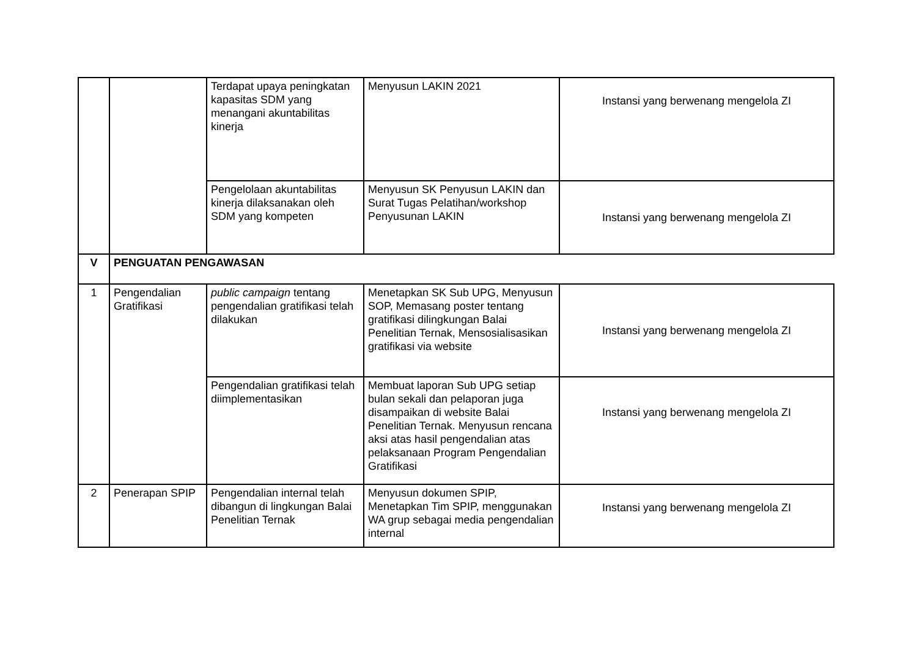| | | Terdapat upaya peningkatan kapasitas SDM yang menangani akuntabilitas kinerja | Menyusun LAKIN 2021 | Instansi yang berwenang mengelola ZI |
| | | Pengelolaan akuntabilitas kinerja dilaksanakan oleh SDM yang kompeten | Menyusun SK Penyusun LAKIN dan Surat Tugas Pelatihan/workshop Penyusunan LAKIN | Instansi yang berwenang mengelola ZI |
| V | PENGUATAN PENGAWASAN | | | |
| 1 | Pengendalian Gratifikasi | public campaign tentang pengendalian gratifikasi telah dilakukan | Menetapkan SK Sub UPG, Menyusun SOP, Memasang poster tentang gratifikasi dilingkungan Balai Penelitian Ternak, Mensosialisasikan gratifikasi via website | Instansi yang berwenang mengelola ZI |
| | | Pengendalian gratifikasi telah diimplementasikan | Membuat laporan Sub UPG setiap bulan sekali dan pelaporan juga disampaikan di website Balai Penelitian Ternak. Menyusun rencana aksi atas hasil pengendalian atas pelaksanaan Program Pengendalian Gratifikasi | Instansi yang berwenang mengelola ZI |
| 2 | Penerapan SPIP | Pengendalian internal telah dibangun di lingkungan Balai Penelitian Ternak | Menyusun dokumen SPIP, Menetapkan Tim SPIP, menggunakan WA grup sebagai media pengendalian internal | Instansi yang berwenang mengelola ZI |